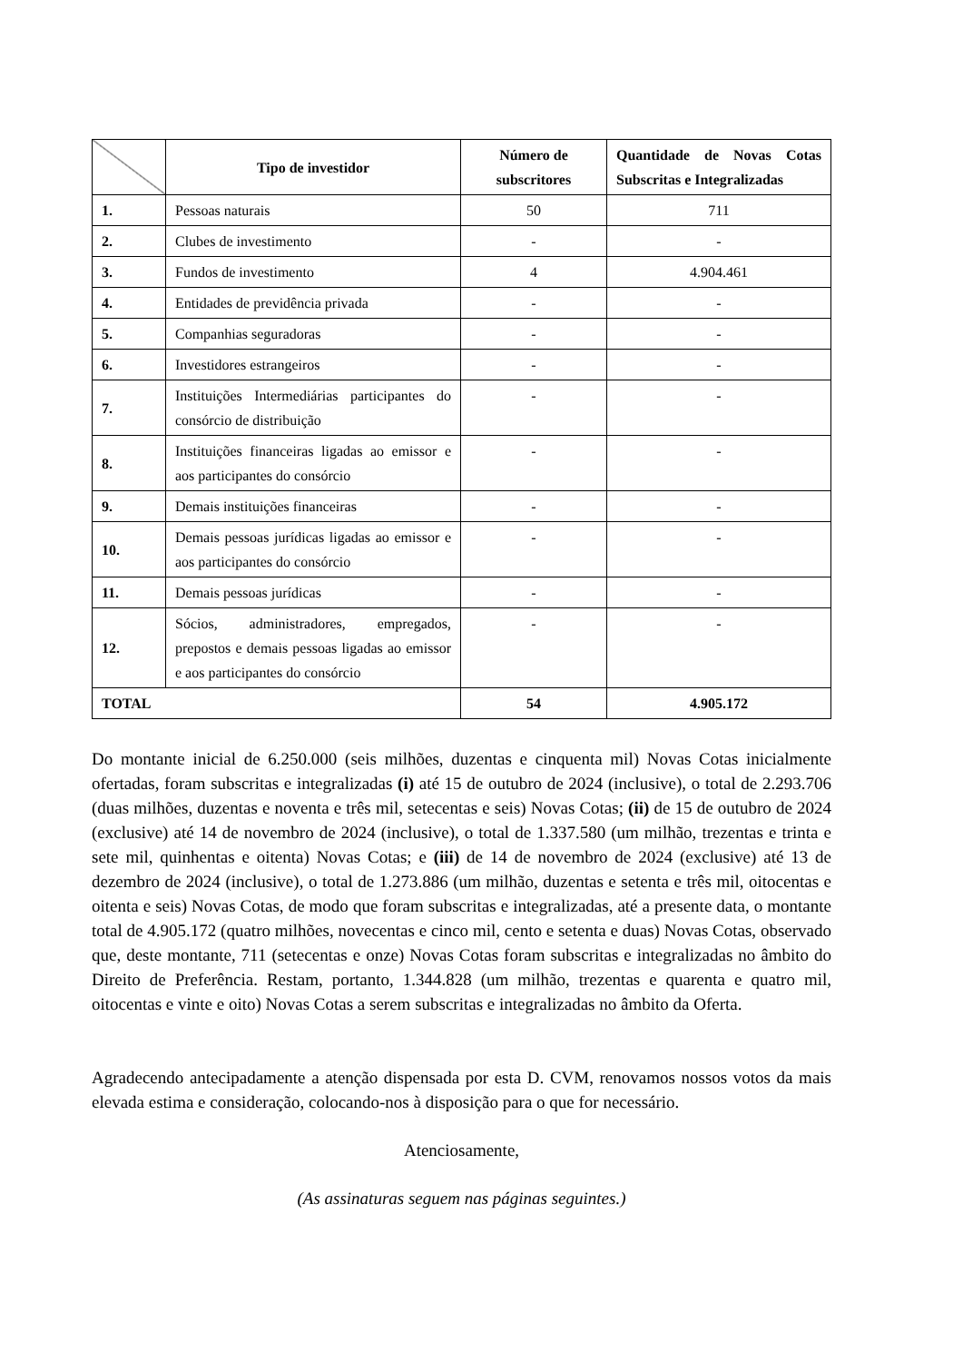| | Tipo de investidor | Número de subscritores | Quantidade de Novas Cotas Subscritas e Integralizadas |
| --- | --- | --- | --- |
| 1. | Pessoas naturais | 50 | 711 |
| 2. | Clubes de investimento | - | - |
| 3. | Fundos de investimento | 4 | 4.904.461 |
| 4. | Entidades de previdência privada | - | - |
| 5. | Companhias seguradoras | - | - |
| 6. | Investidores estrangeiros | - | - |
| 7. | Instituições Intermediárias participantes do consórcio de distribuição | - | - |
| 8. | Instituições financeiras ligadas ao emissor e aos participantes do consórcio | - | - |
| 9. | Demais instituições financeiras | - | - |
| 10. | Demais pessoas jurídicas ligadas ao emissor e aos participantes do consórcio | - | - |
| 11. | Demais pessoas jurídicas | - | - |
| 12. | Sócios, administradores, empregados, prepostos e demais pessoas ligadas ao emissor e aos participantes do consórcio | - | - |
| TOTAL | | 54 | 4.905.172 |
Do montante inicial de 6.250.000 (seis milhões, duzentas e cinquenta mil) Novas Cotas inicialmente ofertadas, foram subscritas e integralizadas (i) até 15 de outubro de 2024 (inclusive), o total de 2.293.706 (duas milhões, duzentas e noventa e três mil, setecentas e seis) Novas Cotas; (ii) de 15 de outubro de 2024 (exclusive) até 14 de novembro de 2024 (inclusive), o total de 1.337.580 (um milhão, trezentas e trinta e sete mil, quinhentas e oitenta) Novas Cotas; e (iii) de 14 de novembro de 2024 (exclusive) até 13 de dezembro de 2024 (inclusive), o total de 1.273.886 (um milhão, duzentas e setenta e três mil, oitocentas e oitenta e seis) Novas Cotas, de modo que foram subscritas e integralizadas, até a presente data, o montante total de 4.905.172 (quatro milhões, novecentas e cinco mil, cento e setenta e duas) Novas Cotas, observado que, deste montante, 711 (setecentas e onze) Novas Cotas foram subscritas e integralizadas no âmbito do Direito de Preferência. Restam, portanto, 1.344.828 (um milhão, trezentas e quarenta e quatro mil, oitocentas e vinte e oito) Novas Cotas a serem subscritas e integralizadas no âmbito da Oferta.
Agradecendo antecipadamente a atenção dispensada por esta D. CVM, renovamos nossos votos da mais elevada estima e consideração, colocando-nos à disposição para o que for necessário.
Atenciosamente,
(As assinaturas seguem nas páginas seguintes.)